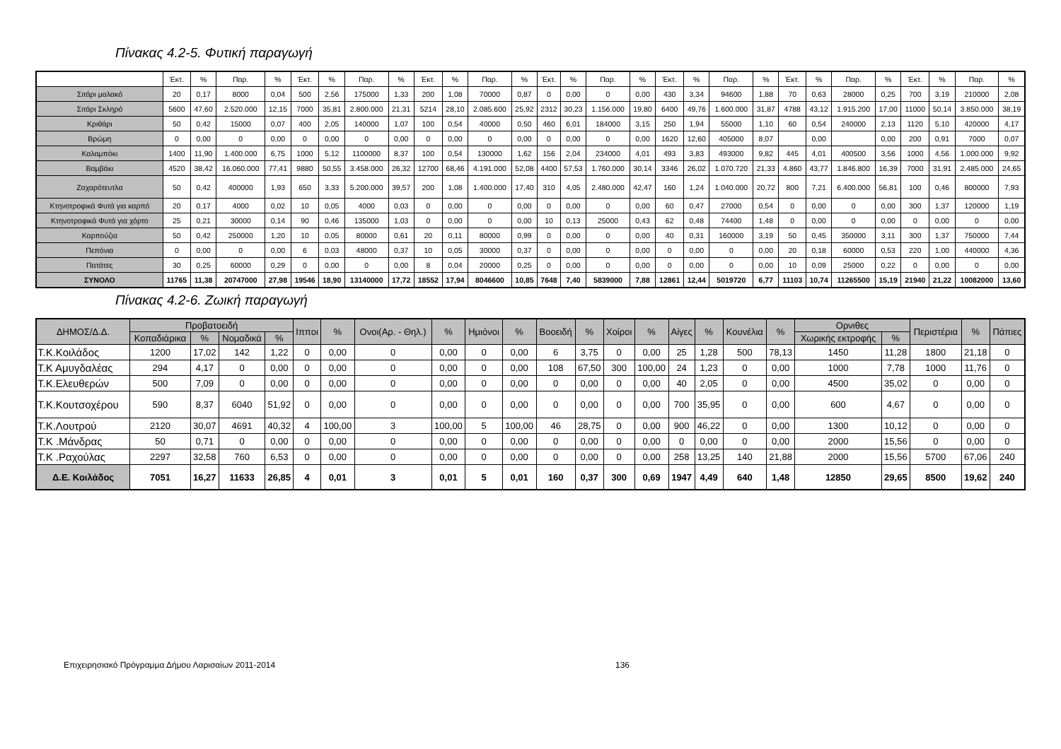Πίνακας 4.2-5. Φυτική παραγωγή
| | Έκτ. | % | Παρ. | % | Έκτ. | % | Παρ. | % | Έκτ. | % | Παρ. | % | Έκτ. | % | Παρ. | % | Έκτ. | % | Παρ. | % | Έκτ. | % | Παρ. | % | Έκτ. | % | Παρ. | % |
| --- | --- | --- | --- | --- | --- | --- | --- | --- | --- | --- | --- | --- | --- | --- | --- | --- | --- | --- | --- | --- | --- | --- | --- | --- | --- | --- | --- | --- |
| Σιτάρι μαλακό | 20 | 0,17 | 8000 | 0,04 | 500 | 2,56 | 175000 | 1,33 | 200 | 1,08 | 70000 | 0,87 | 0 | 0,00 | 0 | 0,00 | 430 | 3,34 | 94600 | 1,88 | 70 | 0,63 | 28000 | 0,25 | 700 | 3,19 | 210000 | 2,08 |
| Σιτάρι Σκληρό | 5600 | 47,60 | 2.520.000 | 12,15 | 7000 | 35,81 | 2.800.000 | 21,31 | 5214 | 28,10 | 2.085.600 | 25,92 | 2312 | 30,23 | 1.156.000 | 19,80 | 6400 | 49,76 | 1.600.000 | 31,87 | 4788 | 43,12 | 1.915.200 | 17,00 | 11000 | 50,14 | 3.850.000 | 38,19 |
| Κριθάρι | 50 | 0,42 | 15000 | 0,07 | 400 | 2,05 | 140000 | 1,07 | 100 | 0,54 | 40000 | 0,50 | 460 | 6,01 | 184000 | 3,15 | 250 | 1,94 | 55000 | 1,10 | 60 | 0,54 | 240000 | 2,13 | 1120 | 5,10 | 420000 | 4,17 |
| Βρώμη | 0 | 0,00 | 0 | 0,00 | 0 | 0,00 | 0 | 0,00 | 0 | 0,00 | 0 | 0,00 | 0 | 0,00 | 0 | 0,00 | 1620 | 12,60 | 405000 | 8,07 | | 0,00 | | 0,00 | 200 | 0,91 | 7000 | 0,07 |
| Καλαμπόκι | 1400 | 11,90 | 1.400.000 | 6,75 | 1000 | 5,12 | 1100000 | 8,37 | 100 | 0,54 | 130000 | 1,62 | 156 | 2,04 | 234000 | 4,01 | 493 | 3,83 | 493000 | 9,82 | 445 | 4,01 | 400500 | 3,56 | 1000 | 4,56 | 1.000.000 | 9,92 |
| Βαμβάκι | 4520 | 38,42 | 16.060.000 | 77,41 | 9880 | 50,55 | 3.458.000 | 26,32 | 12700 | 68,46 | 4.191.000 | 52,08 | 4400 | 57,53 | 1.760.000 | 30,14 | 3346 | 26,02 | 1.070.720 | 21,33 | 4.860 | 43,77 | 1.846.800 | 16,39 | 7000 | 31,91 | 2.485.000 | 24,65 |
| Ζαχαρότευτλα | 50 | 0,42 | 400000 | 1,93 | 650 | 3,33 | 5.200.000 | 39,57 | 200 | 1,08 | 1.400.000 | 17,40 | 310 | 4,05 | 2.480.000 | 42,47 | 160 | 1,24 | 1.040.000 | 20,72 | 800 | 7,21 | 6.400.000 | 56,81 | 100 | 0,46 | 800000 | 7,93 |
| Κτηνοτροφικά Φυτά για καρπό | 20 | 0,17 | 4000 | 0,02 | 10 | 0,05 | 4000 | 0,03 | 0 | 0,00 | 0 | 0,00 | 0 | 0,00 | 0 | 0,00 | 60 | 0,47 | 27000 | 0,54 | 0 | 0,00 | 0 | 0,00 | 300 | 1,37 | 120000 | 1,19 |
| Κτηνοτροφικά Φυτά για χόρτο | 25 | 0,21 | 30000 | 0,14 | 90 | 0,46 | 135000 | 1,03 | 0 | 0,00 | 0 | 0,00 | 10 | 0,13 | 25000 | 0,43 | 62 | 0,48 | 74400 | 1,48 | 0 | 0,00 | 0 | 0,00 | 0 | 0,00 | 0 | 0,00 |
| Καρπούζια | 50 | 0,42 | 250000 | 1,20 | 10 | 0,05 | 80000 | 0,61 | 20 | 0,11 | 80000 | 0,99 | 0 | 0,00 | 0 | 0,00 | 40 | 0,31 | 160000 | 3,19 | 50 | 0,45 | 350000 | 3,11 | 300 | 1,37 | 750000 | 7,44 |
| Πεπόνια | 0 | 0,00 | 0 | 0,00 | 6 | 0,03 | 48000 | 0,37 | 10 | 0,05 | 30000 | 0,37 | 0 | 0,00 | 0 | 0,00 | 0 | 0,00 | 0 | 0,00 | 20 | 0,18 | 60000 | 0,53 | 220 | 1,00 | 440000 | 4,36 |
| Πατάτες | 30 | 0,25 | 60000 | 0,29 | 0 | 0,00 | 0 | 0,00 | 8 | 0,04 | 20000 | 0,25 | 0 | 0,00 | 0 | 0,00 | 0 | 0,00 | 0 | 0,00 | 10 | 0,09 | 25000 | 0,22 | 0 | 0,00 | 0 | 0,00 |
| ΣΥΝΟΛΟ | 11765 | 11,38 | 20747000 | 27,98 | 19546 | 18,90 | 13140000 | 17,72 | 18552 | 17,94 | 8046600 | 10,85 | 7648 | 7,40 | 5839000 | 7,88 | 12861 | 12,44 | 5019720 | 6,77 | 11103 | 10,74 | 11265500 | 15,19 | 21940 | 21,22 | 10082000 | 13,60 |
Πίνακας 4.2-6. Ζωική παραγωγή
| ΔΗΜΟΣ/Δ.Δ. | Προβατοειδή | | | | Ιπποι | % | Ονοι(Αρ. - Θηλ.) | % | Ημιόνοι | % | Βοοειδή | % | Χοίροι | % | Αίγες | % | Κουνέλια | % | Ορνιθες | | Περιστέρια | % | Πάπιες |
| --- | --- | --- | --- | --- | --- | --- | --- | --- | --- | --- | --- | --- | --- | --- | --- | --- | --- | --- | --- | --- | --- | --- | --- |
| | Κοπαδιάρικα | % | Νομαδικά | % | | | | | | | | | | | | | | | Χωρικής εκτροφής | % | | | |
| Τ.Κ.Κοιλάδος | 1200 | 17,02 | 142 | 1,22 | 0 | 0,00 | 0 | 0,00 | 0 | 0,00 | 6 | 3,75 | 0 | 0,00 | 25 | 1,28 | 500 | 78,13 | 1450 | 11,28 | 1800 | 21,18 | 0 |
| Τ.Κ Αμυγδαλέας | 294 | 4,17 | 0 | 0,00 | 0 | 0,00 | 0 | 0,00 | 0 | 0,00 | 108 | 67,50 | 300 | 100,00 | 24 | 1,23 | 0 | 0,00 | 1000 | 7,78 | 1000 | 11,76 | 0 |
| Τ.Κ.Ελευθερών | 500 | 7,09 | 0 | 0,00 | 0 | 0,00 | 0 | 0,00 | 0 | 0,00 | 0 | 0,00 | 0 | 0,00 | 40 | 2,05 | 0 | 0,00 | 4500 | 35,02 | 0 | 0,00 | 0 |
| Τ.Κ.Κουτσοχέρου | 590 | 8,37 | 6040 | 51,92 | 0 | 0,00 | 0 | 0,00 | 0 | 0,00 | 0 | 0,00 | 0 | 0,00 | 700 | 35,95 | 0 | 0,00 | 600 | 4,67 | 0 | 0,00 | 0 |
| Τ.Κ.Λουτρού | 2120 | 30,07 | 4691 | 40,32 | 4 | 100,00 | 3 | 100,00 | 5 | 100,00 | 46 | 28,75 | 0 | 0,00 | 900 | 46,22 | 0 | 0,00 | 1300 | 10,12 | 0 | 0,00 | 0 |
| Τ.Κ .Μάνδρας | 50 | 0,71 | 0 | 0,00 | 0 | 0,00 | 0 | 0,00 | 0 | 0,00 | 0 | 0,00 | 0 | 0,00 | 0 | 0,00 | 0 | 0,00 | 2000 | 15,56 | 0 | 0,00 | 0 |
| Τ.Κ .Ραχούλας | 2297 | 32,58 | 760 | 6,53 | 0 | 0,00 | 0 | 0,00 | 0 | 0,00 | 0 | 0,00 | 0 | 0,00 | 258 | 13,25 | 140 | 21,88 | 2000 | 15,56 | 5700 | 67,06 | 240 |
| Δ.Ε. Κοιλάδος | 7051 | 16,27 | 11633 | 26,85 | 4 | 0,01 | 3 | 0,01 | 5 | 0,01 | 160 | 0,37 | 300 | 0,69 | 1947 | 4,49 | 640 | 1,48 | 12850 | 29,65 | 8500 | 19,62 | 240 |
Επιχειρησιακό Πρόγραμμα Δήμου Λαρισαίων 2011-2014 136